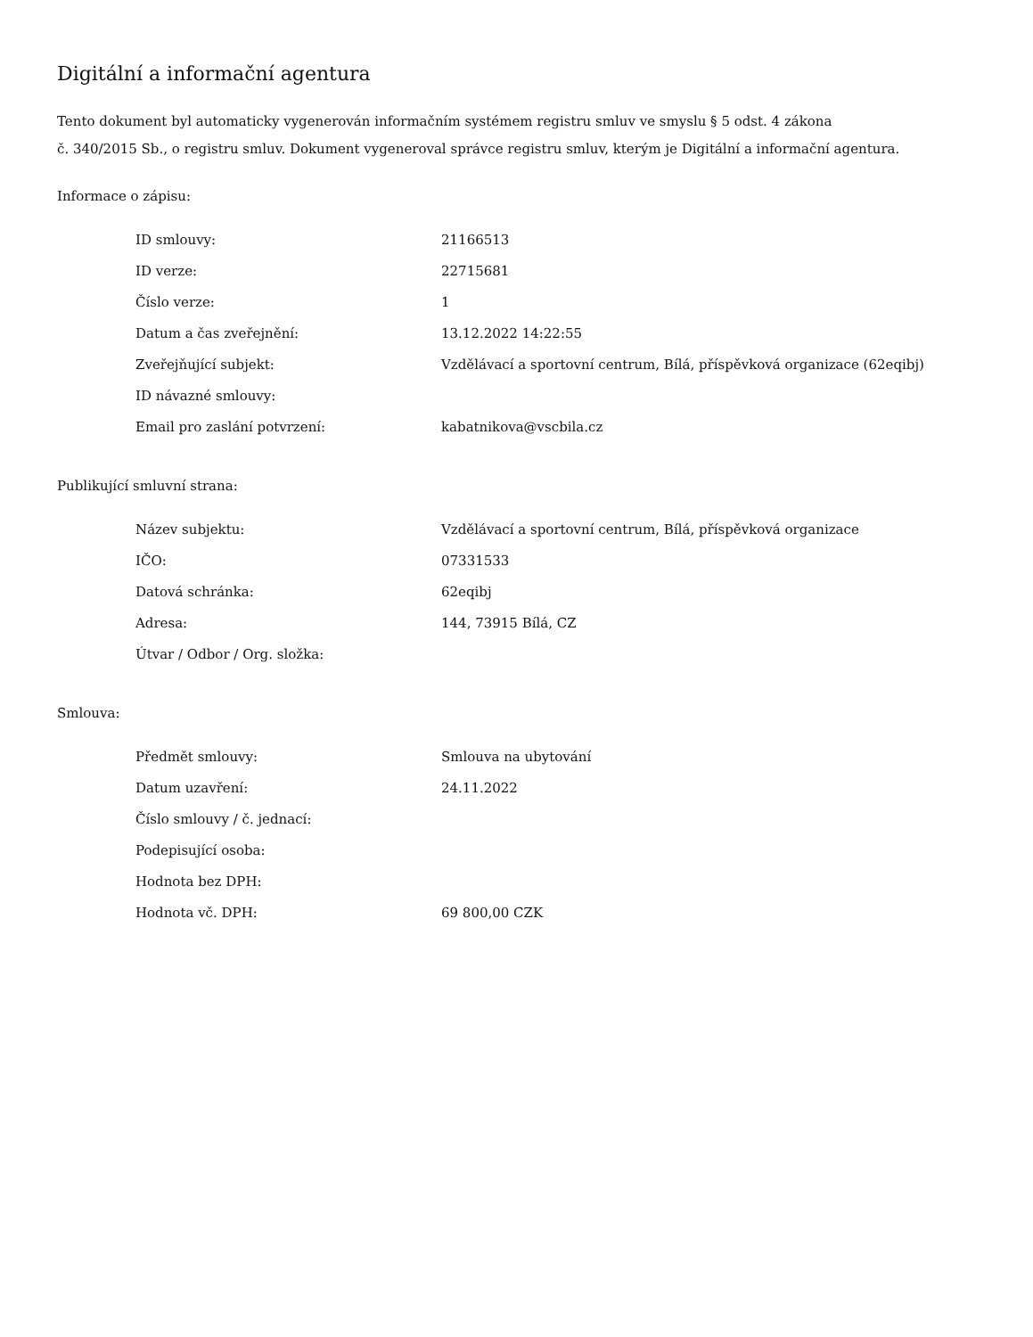Digitální a informační agentura
Tento dokument byl automaticky vygenerován informačním systémem registru smluv ve smyslu § 5 odst. 4 zákona
č. 340/2015 Sb., o registru smluv. Dokument vygeneroval správce registru smluv, kterým je Digitální a informační agentura.
Informace o zápisu:
| ID smlouvy: | 21166513 |
| ID verze: | 22715681 |
| Číslo verze: | 1 |
| Datum a čas zveřejnění: | 13.12.2022 14:22:55 |
| Zveřejňující subjekt: | Vzdělávací a sportovní centrum, Bílá, příspěvková organizace (62eqibj) |
| ID návazné smlouvy: | |
| Email pro zaslání potvrzení: | kabatnikova@vscbila.cz |
Publikující smluvní strana:
| Název subjektu: | Vzdělávací a sportovní centrum, Bílá, příspěvková organizace |
| IČO: | 07331533 |
| Datová schránka: | 62eqibj |
| Adresa: | 144, 73915 Bílá, CZ |
| Útvar / Odbor / Org. složka: | |
Smlouva:
| Předmět smlouvy: | Smlouva na ubytování |
| Datum uzavření: | 24.11.2022 |
| Číslo smlouvy / č. jednací: | |
| Podepisující osoba: | |
| Hodnota bez DPH: | |
| Hodnota vč. DPH: | 69 800,00 CZK |